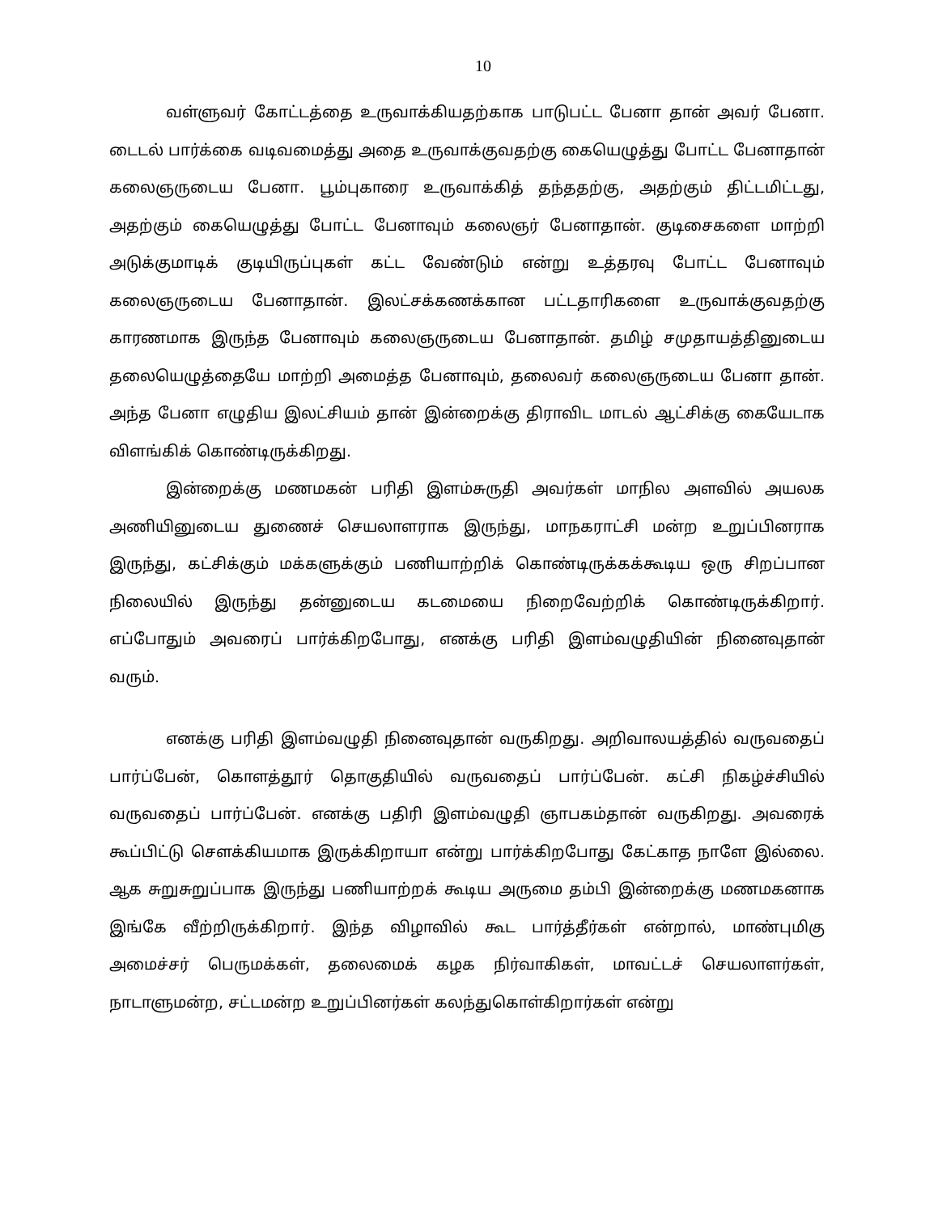10
வள்ளுவர் கோட்டத்தை உருவாக்கியதற்காக பாடுபட்ட பேனா தான் அவர் பேனா. டைடல் பார்க்கை வடிவமைத்து அதை உருவாக்குவதற்கு கையெழுத்து போட்ட பேனாதான் கலைஞருடைய பேனா. பூம்புகாரை உருவாக்கித் தந்ததற்கு, அதற்கும் திட்டமிட்டது, அதற்கும் கையெழுத்து போட்ட பேனாவும் கலைஞர் பேனாதான். குடிசைகளை மாற்றி அடுக்குமாடிக் குடியிருப்புகள் கட்ட வேண்டும் என்று உத்தரவு போட்ட பேனாவும் கலைஞருடைய பேனாதான். இலட்சக்கணக்கான பட்டதாரிகளை உருவாக்குவதற்கு காரணமாக இருந்த பேனாவும் கலைஞருடைய பேனாதான். தமிழ் சமுதாயத்தினுடைய தலையெழுத்தையே மாற்றி அமைத்த பேனாவும், தலைவர் கலைஞருடைய பேனா தான். அந்த பேனா எழுதிய இலட்சியம் தான் இன்றைக்கு திராவிட மாடல் ஆட்சிக்கு கையேடாக விளங்கிக் கொண்டிருக்கிறது.
இன்றைக்கு மணமகன் பரிதி இளம்சுருதி அவர்கள் மாநில அளவில் அயலக அணியினுடைய துணைச் செயலாளராக இருந்து, மாநகராட்சி மன்ற உறுப்பினராக இருந்து, கட்சிக்கும் மக்களுக்கும் பணியாற்றிக் கொண்டிருக்கக்கூடிய ஒரு சிறப்பான நிலையில் இருந்து தன்னுடைய கடமையை நிறைவேற்றிக் கொண்டிருக்கிறார். எப்போதும் அவரைப் பார்க்கிறபோது, எனக்கு பரிதி இளம்வழுதியின் நினைவுதான் வரும்.
எனக்கு பரிதி இளம்வழுதி நினைவுதான் வருகிறது. அறிவாலயத்தில் வருவதைப் பார்ப்பேன், கொளத்தூர் தொகுதியில் வருவதைப் பார்ப்பேன். கட்சி நிகழ்ச்சியில் வருவதைப் பார்ப்பேன். எனக்கு பதிரி இளம்வழுதி ஞாபகம்தான் வருகிறது. அவரைக் கூப்பிட்டு சௌக்கியமாக இருக்கிறாயா என்று பார்க்கிறபோது கேட்காத நாளே இல்லை. ஆக சுறுசுறுப்பாக இருந்து பணியாற்றக் கூடிய அருமை தம்பி இன்றைக்கு மணமகனாக இங்கே வீற்றிருக்கிறார். இந்த விழாவில் கூட பார்த்தீர்கள் என்றால், மாண்புமிகு அமைச்சர் பெருமக்கள், தலைமைக் கழக நிர்வாகிகள், மாவட்டச் செயலாளர்கள், நாடாளுமன்ற, சட்டமன்ற உறுப்பினர்கள் கலந்துகொள்கிறார்கள் என்று